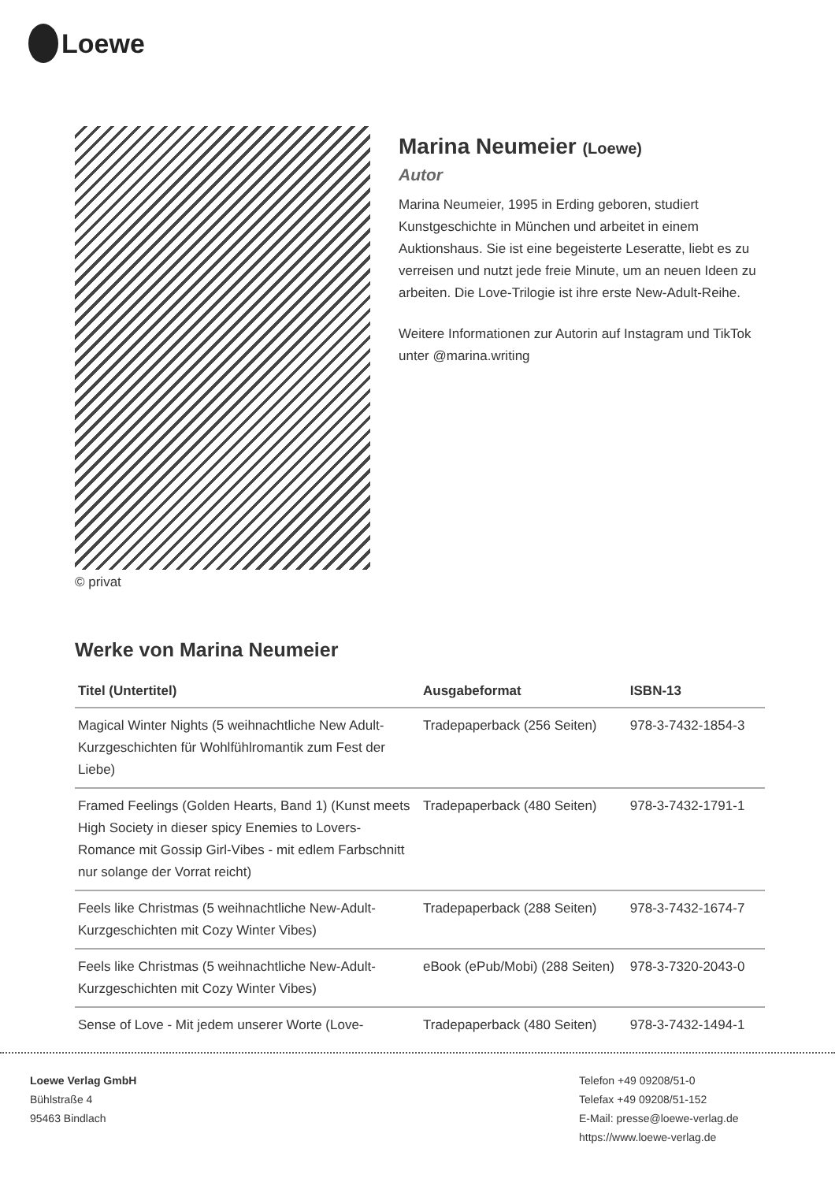Loewe
© privat
Marina Neumeier (Loewe)
Autor
Marina Neumeier, 1995 in Erding geboren, studiert Kunstgeschichte in München und arbeitet in einem Auktionshaus. Sie ist eine begeisterte Leseratte, liebt es zu verreisen und nutzt jede freie Minute, um an neuen Ideen zu arbeiten. Die Love-Trilogie ist ihre erste New-Adult-Reihe.
Weitere Informationen zur Autorin auf Instagram und TikTok unter @marina.writing
Werke von Marina Neumeier
| Titel (Untertitel) | Ausgabeformat | ISBN-13 |
| --- | --- | --- |
| Magical Winter Nights (5 weihnachtliche New Adult-Kurzgeschichten für Wohlfühlromantik zum Fest der Liebe) | Tradepaperback (256 Seiten) | 978-3-7432-1854-3 |
| Framed Feelings (Golden Hearts, Band 1) (Kunst meets High Society in dieser spicy Enemies to Lovers-Romance mit Gossip Girl-Vibes - mit edlem Farbschnitt nur solange der Vorrat reicht) | Tradepaperback (480 Seiten) | 978-3-7432-1791-1 |
| Feels like Christmas (5 weihnachtliche New-Adult-Kurzgeschichten mit Cozy Winter Vibes) | Tradepaperback (288 Seiten) | 978-3-7432-1674-7 |
| Feels like Christmas (5 weihnachtliche New-Adult-Kurzgeschichten mit Cozy Winter Vibes) | eBook (ePub/Mobi) (288 Seiten) | 978-3-7320-2043-0 |
| Sense of Love - Mit jedem unserer Worte (Love- | Tradepaperback (480 Seiten) | 978-3-7432-1494-1 |
Loewe Verlag GmbH
Bühlstraße 4
95463 Bindlach
Telefon +49 09208/51-0
Telefax +49 09208/51-152
E-Mail: presse@loewe-verlag.de
https://www.loewe-verlag.de